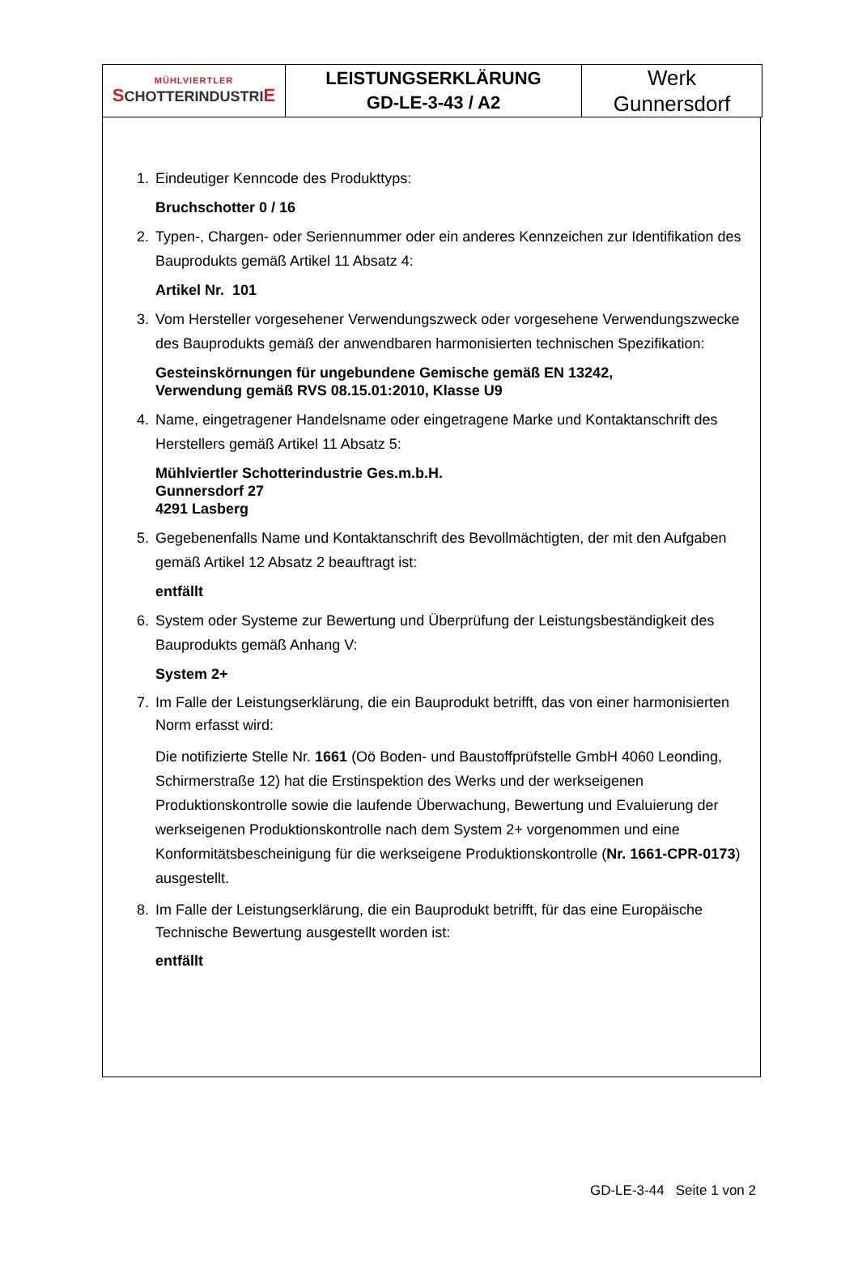| MÜHLVIERTLER S CHOTTERINDUSTRI E | LEISTUNGSERKLÄRUNG GD-LE-3-43 / A2 | Werk Gunnersdorf |
1. Eindeutiger Kenncode des Produkttyps:
Bruchschotter 0 / 16
2. Typen-, Chargen- oder Seriennummer oder ein anderes Kennzeichen zur Identifikation des Bauprodukts gemäß Artikel 11 Absatz 4:
Artikel Nr. 101
3. Vom Hersteller vorgesehener Verwendungszweck oder vorgesehene Verwendungszwecke des Bauprodukts gemäß der anwendbaren harmonisierten technischen Spezifikation:
Gesteinskörnungen für ungebundene Gemische gemäß EN 13242,
Verwendung gemäß RVS 08.15.01:2010, Klasse U9
4. Name, eingetragener Handelsname oder eingetragene Marke und Kontaktanschrift des Herstellers gemäß Artikel 11 Absatz 5:
Mühlviertler Schotterindustrie Ges.m.b.H.
Gunnersdorf 27
4291 Lasberg
5. Gegebenenfalls Name und Kontaktanschrift des Bevollmächtigten, der mit den Aufgaben gemäß Artikel 12 Absatz 2 beauftragt ist:
entfällt
6. System oder Systeme zur Bewertung und Überprüfung der Leistungsbeständigkeit des Bauprodukts gemäß Anhang V:
System 2+
7. Im Falle der Leistungserklärung, die ein Bauprodukt betrifft, das von einer harmonisierten Norm erfasst wird:
Die notifizierte Stelle Nr. 1661 (Oö Boden- und Baustoffprüfstelle GmbH 4060 Leonding, Schirmerstraße 12) hat die Erstinspektion des Werks und der werkseigenen Produktionskontrolle sowie die laufende Überwachung, Bewertung und Evaluierung der werkseigenen Produktionskontrolle nach dem System 2+ vorgenommen und eine Konformitätsbescheinigung für die werkseigene Produktionskontrolle (Nr. 1661-CPR-0173) ausgestellt.
8. Im Falle der Leistungserklärung, die ein Bauprodukt betrifft, für das eine Europäische Technische Bewertung ausgestellt worden ist:
entfällt
GD-LE-3-44 Seite 1 von 2